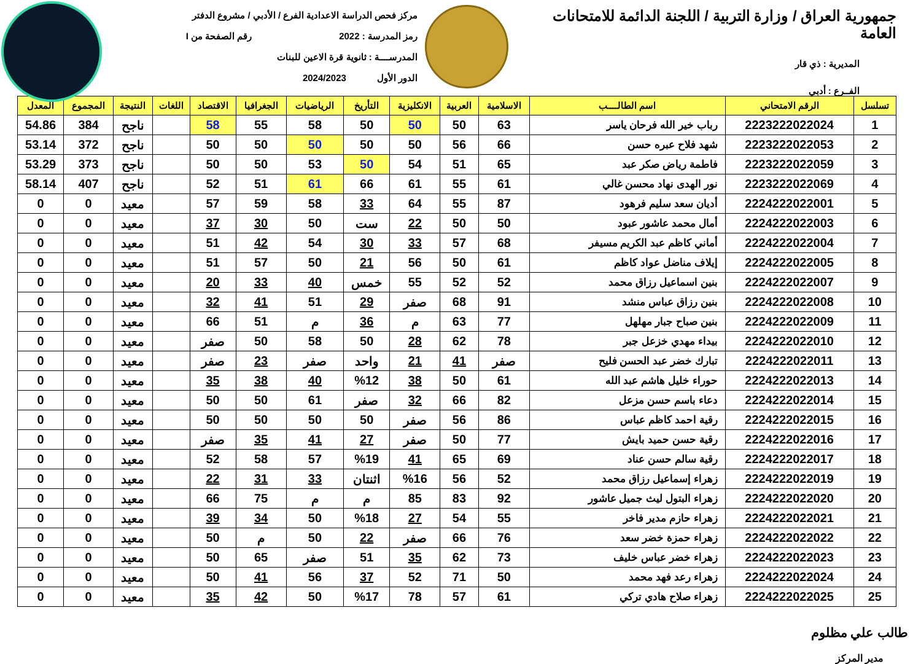جمهورية العراق / وزارة التربية / اللجنة الدائمة للامتحانات العامة
المديرية : ذي قار
الفــرع : أدبي
مركز فحص الدراسة الاعدادية الفرع / الأدبي / مشروع الدفتر
رمز المدرسة : 2022 رقم الصفحة من I
المدرســــة : ثانوية قرة الاعين للبنات
الدور الأول 2024/2023
| تسلسل | الرقم الامتحاني | اسم الطالــــب | الاسلامية | العربية | الانكليزية | التأريخ | الرياضيات | الجغرافيا | الاقتصاد | اللغات | النتيجة | المجموع | المعدل |
| --- | --- | --- | --- | --- | --- | --- | --- | --- | --- | --- | --- | --- | --- |
| 1 | 2223222022024 | رباب خير الله فرحان ياسر | 63 | 50 | 50 | 50 | 58 | 55 | 58 | | ناجح | 384 | 54.86 |
| 2 | 2223222022053 | شهد فلاح عبره حسن | 66 | 56 | 50 | 50 | 50 | 50 | 50 | | ناجح | 372 | 53.14 |
| 3 | 2223222022059 | فاطمة رياض صكر عبد | 65 | 51 | 54 | 50 | 53 | 50 | 50 | | ناجح | 373 | 53.29 |
| 4 | 2223222022069 | نور الهدى نهاد محسن غالي | 61 | 55 | 61 | 66 | 61 | 51 | 52 | | ناجح | 407 | 58.14 |
| 5 | 2224222022001 | أديان سعد سليم فرهود | 87 | 55 | 64 | 33 | 58 | 59 | 57 | | معيد | 0 | 0 |
| 6 | 2224222022003 | أمال محمد عاشور عبود | 50 | 50 | 22 | ست | 50 | 30 | 37 | | معيد | 0 | 0 |
| 7 | 2224222022004 | أماني كاظم عبد الكريم مسيفر | 68 | 57 | 33 | 30 | 54 | 42 | 51 | | معيد | 0 | 0 |
| 8 | 2224222022005 | إيلاف مناضل عواد كاظم | 61 | 50 | 56 | 21 | 50 | 57 | 51 | | معيد | 0 | 0 |
| 9 | 2224222022007 | بنين اسماعيل رزاق محمد | 52 | 52 | 55 | خمس | 40 | 33 | 20 | | معيد | 0 | 0 |
| 10 | 2224222022008 | بنين رزاق عباس منشد | 91 | 68 | صفر | 29 | 51 | 41 | 32 | | معيد | 0 | 0 |
| 11 | 2224222022009 | بنين صباح جبار مهلهل | 77 | 63 | م | 36 | م | 51 | 66 | | معيد | 0 | 0 |
| 12 | 2224222022010 | بيداء مهدي خزعل جبر | 78 | 62 | 28 | 50 | 58 | 50 | صفر | | معيد | 0 | 0 |
| 13 | 2224222022011 | تبارك خضر عبد الحسن فليح | صفر | 41 | 21 | واحد | صفر | 23 | صفر | | معيد | 0 | 0 |
| 14 | 2224222022013 | حوراء خليل هاشم عبد الله | 61 | 50 | 38 | %12 | 40 | 38 | 35 | | معيد | 0 | 0 |
| 15 | 2224222022014 | دعاء باسم حسن مزعل | 82 | 66 | 32 | صفر | 61 | 50 | 50 | | معيد | 0 | 0 |
| 16 | 2224222022015 | رقية احمد كاظم عباس | 86 | 56 | صفر | 50 | 50 | 50 | 50 | | معيد | 0 | 0 |
| 17 | 2224222022016 | رقية حسن حميد بايش | 77 | 50 | صفر | 27 | 41 | 35 | صفر | | معيد | 0 | 0 |
| 18 | 2224222022017 | رقية سالم حسن عناد | 69 | 65 | 41 | %19 | 57 | 58 | 52 | | معيد | 0 | 0 |
| 19 | 2224222022019 | زهراء إسماعيل رزاق محمد | 52 | 56 | %16 | اثنتان | 33 | 31 | 22 | | معيد | 0 | 0 |
| 20 | 2224222022020 | زهراء البتول ليث جميل عاشور | 92 | 83 | 85 | م | م | 75 | 66 | | معيد | 0 | 0 |
| 21 | 2224222022021 | زهراء حازم مدير فاخر | 55 | 54 | 27 | %18 | 50 | 34 | 39 | | معيد | 0 | 0 |
| 22 | 2224222022022 | زهراء حمزة خضر سعد | 76 | 66 | صفر | 22 | 50 | م | 50 | | معيد | 0 | 0 |
| 23 | 2224222022023 | زهراء خضر عباس خليف | 73 | 62 | 35 | 51 | صفر | 65 | 50 | | معيد | 0 | 0 |
| 24 | 2224222022024 | زهراء رعد فهد محمد | 50 | 71 | 52 | 37 | 56 | 41 | 50 | | معيد | 0 | 0 |
| 25 | 2224222022025 | زهراء صلاح هادي تركي | 61 | 57 | 78 | %17 | 50 | 42 | 35 | | معيد | 0 | 0 |
طالب علي مظلوم
مدير المركز